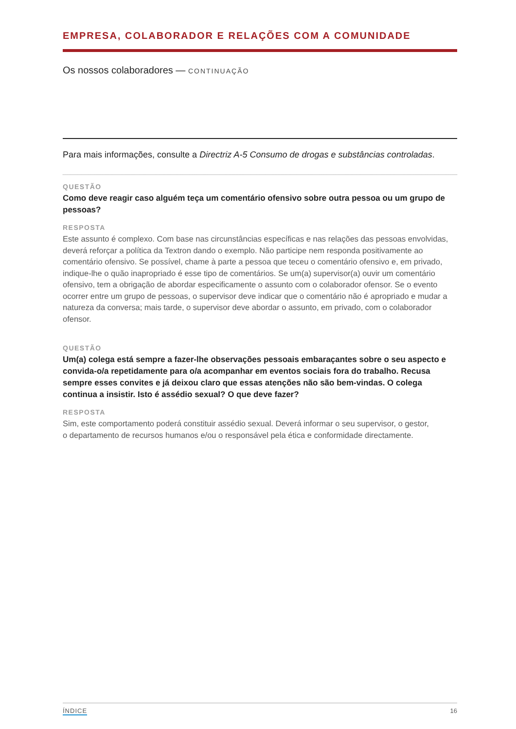EMPRESA, COLABORADOR E RELAÇÕES COM A COMUNIDADE
Os nossos colaboradores — CONTINUAÇÃO
Para mais informações, consulte a Directriz A-5 Consumo de drogas e substâncias controladas.
QUESTÃO
Como deve reagir caso alguém teça um comentário ofensivo sobre outra pessoa ou um grupo de pessoas?
RESPOSTA
Este assunto é complexo. Com base nas circunstâncias específicas e nas relações das pessoas envolvidas, deverá reforçar a política da Textron dando o exemplo. Não participe nem responda positivamente ao comentário ofensivo. Se possível, chame à parte a pessoa que teceu o comentário ofensivo e, em privado, indique-lhe o quão inapropriado é esse tipo de comentários. Se um(a) supervisor(a) ouvir um comentário ofensivo, tem a obrigação de abordar especificamente o assunto com o colaborador ofensor. Se o evento ocorrer entre um grupo de pessoas, o supervisor deve indicar que o comentário não é apropriado e mudar a natureza da conversa; mais tarde, o supervisor deve abordar o assunto, em privado, com o colaborador ofensor.
QUESTÃO
Um(a) colega está sempre a fazer-lhe observações pessoais embaraçantes sobre o seu aspecto e convida-o/a repetidamente para o/a acompanhar em eventos sociais fora do trabalho. Recusa sempre esses convites e já deixou claro que essas atenções não são bem-vindas. O colega continua a insistir. Isto é assédio sexual? O que deve fazer?
RESPOSTA
Sim, este comportamento poderá constituir assédio sexual. Deverá informar o seu supervisor, o gestor,
o departamento de recursos humanos e/ou o responsável pela ética e conformidade directamente.
ÍNDICE 16